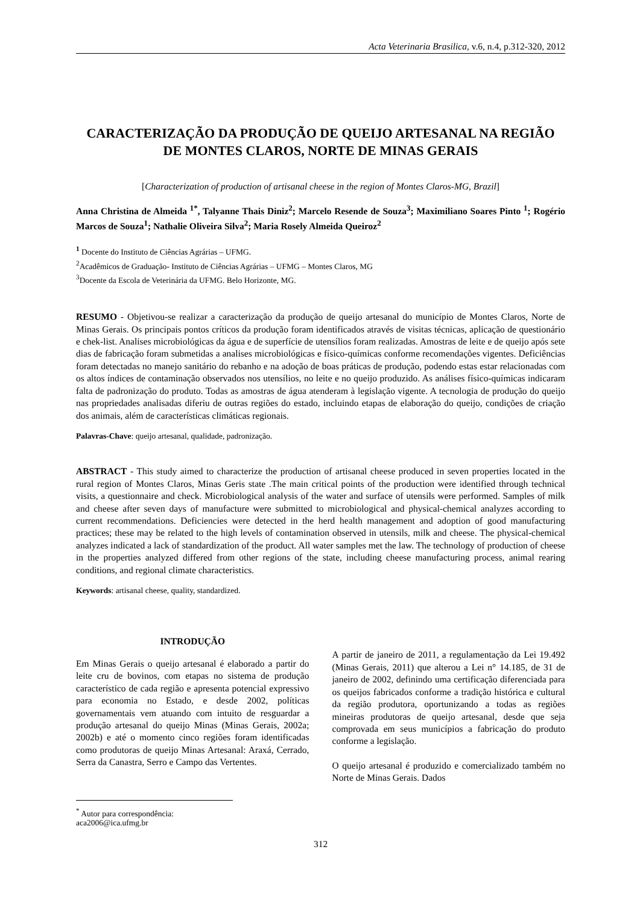Acta Veterinaria Brasilica, v.6, n.4, p.312-320, 2012
CARACTERIZAÇÃO DA PRODUÇÃO DE QUEIJO ARTESANAL NA REGIÃO DE MONTES CLAROS, NORTE DE MINAS GERAIS
[Characterization of production of artisanal cheese in the region of Montes Claros-MG, Brazil]
Anna Christina de Almeida <sup>1*</sup>, Talyanne Thais Diniz<sup>2</sup>; Marcelo Resende de Souza<sup>3</sup>; Maximiliano Soares Pinto <sup>1</sup>; Rogério Marcos de Souza<sup>1</sup>; Nathalie Oliveira Silva<sup>2</sup>; Maria Rosely Almeida Queiroz<sup>2</sup>
<sup>1</sup> Docente do Instituto de Ciências Agrárias – UFMG.
<sup>2</sup> Acadêmicos de Graduação- Instituto de Ciências Agrárias – UFMG – Montes Claros, MG
<sup>3</sup> Docente da Escola de Veterinária da UFMG. Belo Horizonte, MG.
RESUMO - Objetivou-se realizar a caracterização da produção de queijo artesanal do município de Montes Claros, Norte de Minas Gerais. Os principais pontos críticos da produção foram identificados através de visitas técnicas, aplicação de questionário e chek-list. Analises microbiológicas da água e de superfície de utensílios foram realizadas. Amostras de leite e de queijo após sete dias de fabricação foram submetidas a analises microbiológicas e físico-químicas conforme recomendações vigentes. Deficiências foram detectadas no manejo sanitário do rebanho e na adoção de boas práticas de produção, podendo estas estar relacionadas com os altos índices de contaminação observados nos utensílios, no leite e no queijo produzido. As análises físico-químicas indicaram falta de padronização do produto. Todas as amostras de água atenderam à legislação vigente. A tecnologia de produção do queijo nas propriedades analisadas diferiu de outras regiões do estado, incluindo etapas de elaboração do queijo, condições de criação dos animais, além de características climáticas regionais.
Palavras-Chave: queijo artesanal, qualidade, padronização.
ABSTRACT - This study aimed to characterize the production of artisanal cheese produced in seven properties located in the rural region of Montes Claros, Minas Geris state .The main critical points of the production were identified through technical visits, a questionnaire and check. Microbiological analysis of the water and surface of utensils were performed. Samples of milk and cheese after seven days of manufacture were submitted to microbiological and physical-chemical analyzes according to current recommendations. Deficiencies were detected in the herd health management and adoption of good manufacturing practices; these may be related to the high levels of contamination observed in utensils, milk and cheese. The physical-chemical analyzes indicated a lack of standardization of the product. All water samples met the law. The technology of production of cheese in the properties analyzed differed from other regions of the state, including cheese manufacturing process, animal rearing conditions, and regional climate characteristics.
Keywords: artisanal cheese, quality, standardized.
INTRODUÇÃO
Em Minas Gerais o queijo artesanal é elaborado a partir do leite cru de bovinos, com etapas no sistema de produção característico de cada região e apresenta potencial expressivo para economia no Estado, e desde 2002, políticas governamentais vem atuando com intuito de resguardar a produção artesanal do queijo Minas (Minas Gerais, 2002a; 2002b) e até o momento cinco regiões foram identificadas como produtoras de queijo Minas Artesanal: Araxá, Cerrado, Serra da Canastra, Serro e Campo das Vertentes.
A partir de janeiro de 2011, a regulamentação da Lei 19.492 (Minas Gerais, 2011) que alterou a Lei n° 14.185, de 31 de janeiro de 2002, definindo uma certificação diferenciada para os queijos fabricados conforme a tradição histórica e cultural da região produtora, oportunizando a todas as regiões mineiras produtoras de queijo artesanal, desde que seja comprovada em seus municípios a fabricação do produto conforme a legislação.
O queijo artesanal é produzido e comercializado também no Norte de Minas Gerais. Dados
<sup>*</sup> Autor para correspondência: aca2006@ica.ufmg.br
312